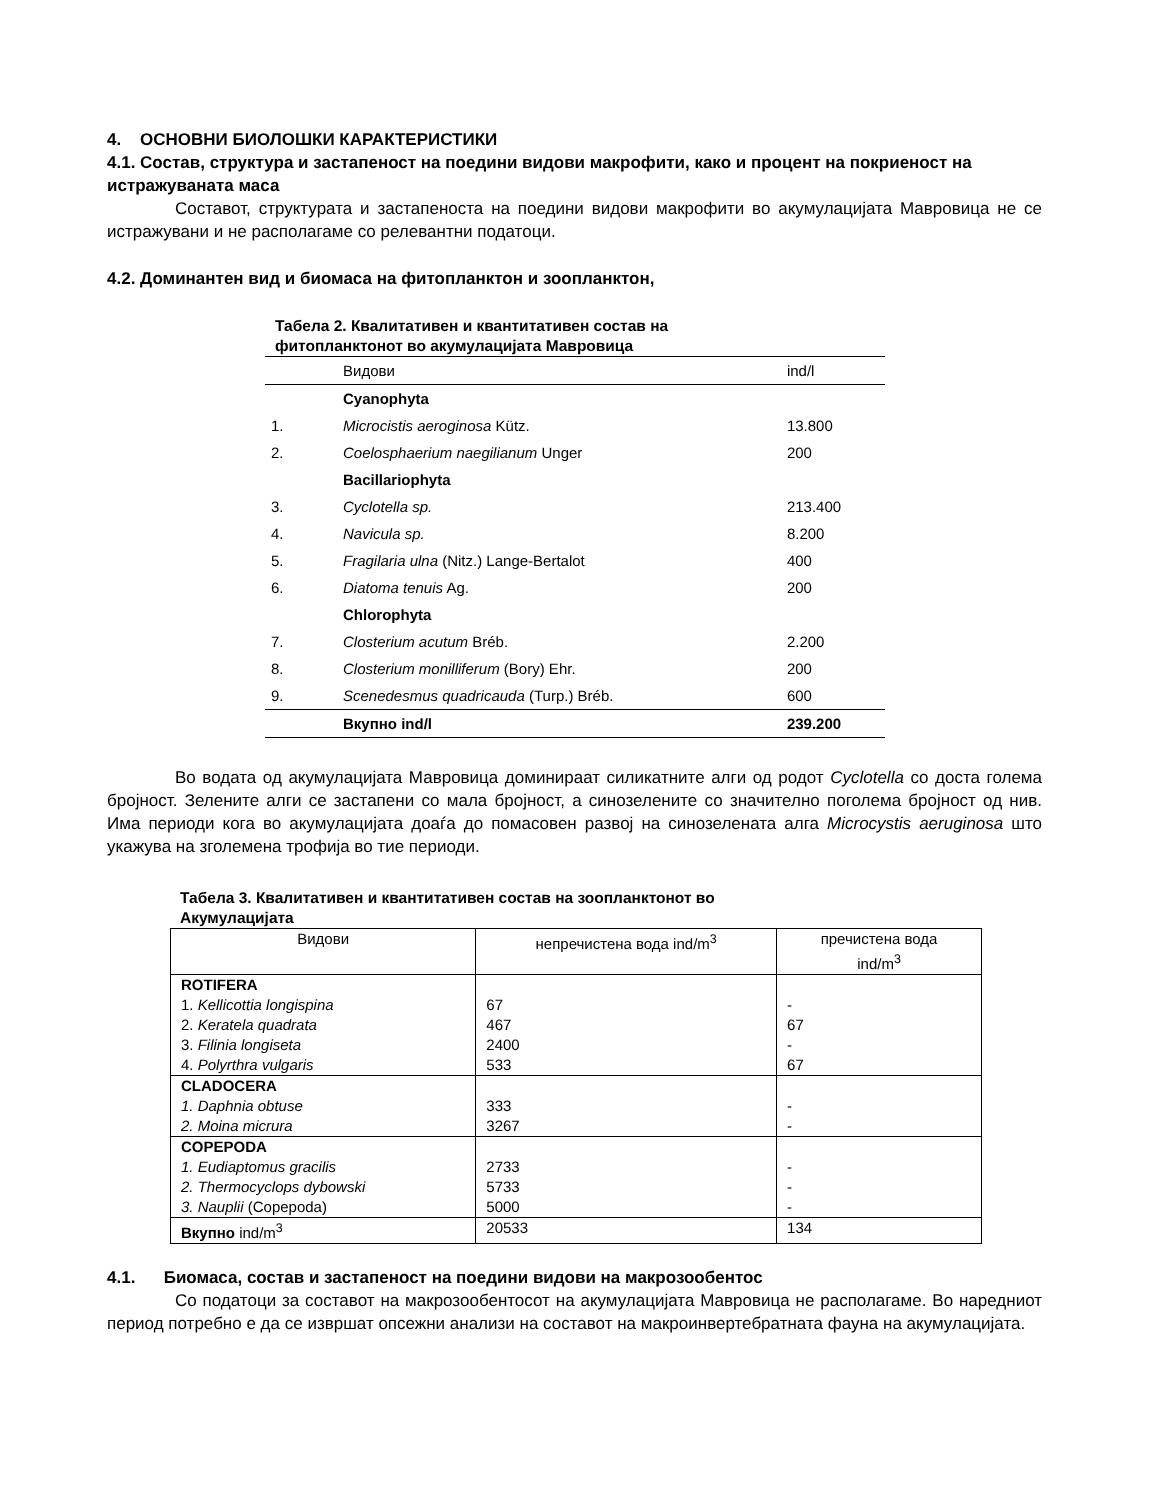4. ОСНОВНИ БИОЛОШКИ КАРАКТЕРИСТИКИ
4.1. Состав, структура и застапеност на поедини видови макрофити, како и процент на покриеност на истражуваната маса
Составот, структурата и застапеноста на поедини видови макрофити во акумулацијата Мавровица не се истражувани и не располагаме со релевантни податоци.
4.2. Доминантен вид и биомаса на фитопланктон и зоопланктон,
Табела 2. Квалитативен и квантитативен состав на
фитопланктонот во акумулацијата Мавровица
| | Видови | ind/l |
| | Cyanophyta | |
| 1. | Microcistis aeroginosa Kütz. | 13.800 |
| 2. | Coelosphaerium naegilianum Unger | 200 |
| | Bacillariophyta | |
| 3. | Cyclotella sp. | 213.400 |
| 4. | Navicula sp. | 8.200 |
| 5. | Fragilaria ulna (Nitz.) Lange-Bertalot | 400 |
| 6. | Diatoma tenuis Ag. | 200 |
| | Chlorophyta | |
| 7. | Closterium acutum Bréb. | 2.200 |
| 8. | Closterium monilliferum (Bory) Ehr. | 200 |
| 9. | Scenedesmus quadricauda (Turp.) Bréb. | 600 |
| | Вкупно ind/l | 239.200 |
Во водата од акумулацијата Мавровица доминираат силикатните алги од родот Cyclotella со доста голема бројност. Зелените алги се застапени со мала бројност, а синозелените со значително поголема бројност од нив. Има периоди кога во акумулацијата доаѓа до помасовен развој на синозелената алга Microcystis aeruginosa што укажува на зголемена трофија во тие периоди.
Табела 3. Квалитативен и квантитативен состав на зоопланктонот во
Акумулацијата
| Видови | непречистена вода ind/m<sup>3</sup> | пречистена вода ind/m<sup>3</sup> |
| --- | --- | --- |
| ROTIFERA 1. Kellicottia longispina 2. Keratela quadrata 3. Filinia longiseta 4. Polyrthra vulgaris | 67 467 2400 533 | - 67 - 67 |
| CLADOCERA 1. Daphnia obtuse 2. Moina micrura | 333 3267 | - - |
| COPEPODA 1. Eudiaptomus gracilis 2. Thermocyclops dybowski 3. Nauplii (Copepoda) | 2733 5733 5000 | - - - |
| Вкупно ind/m<sup>3</sup> | 20533 | 134 |
4.1. Биомаса, состав и застапеност на поедини видови на макрозообентос
Со податоци за составот на макрозообентосот на акумулацијата Мавровица не располагаме. Во наредниот период потребно е да се извршат опсежни анализи на составот на макроинвертебратната фауна на акумулацијата.